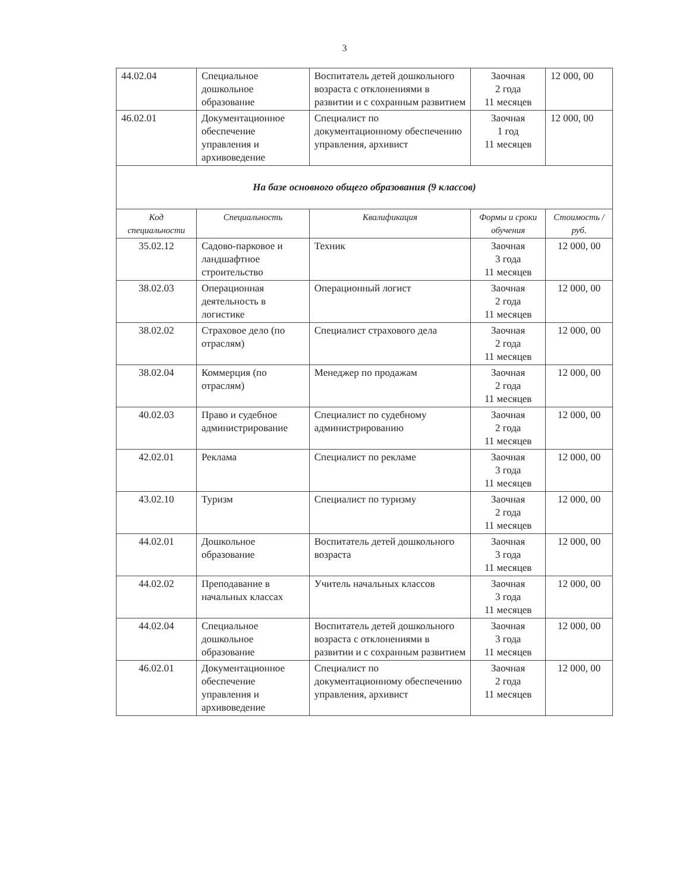3
| 44.02.04 | Специальное дошкольное образование | Воспитатель детей дошкольного возраста с отклонениями в развитии и с сохранным развитием | Заочная 2 года 11 месяцев | 12 000, 00 |
| 46.02.01 | Документационное обеспечение управления и архивоведение | Специалист по документационному обеспечению управления, архивист | Заочная 1 год 11 месяцев | 12 000, 00 |
| На базе основного общего образования (9 классов) | | | | |
| Код специальности | Специальность | Квалификация | Формы и сроки обучения | Стоимость /руб. |
| 35.02.12 | Садово-парковое и ландшафтное строительство | Техник | Заочная 3 года 11 месяцев | 12 000, 00 |
| 38.02.03 | Операционная деятельность в логистике | Операционный логист | Заочная 2 года 11 месяцев | 12 000, 00 |
| 38.02.02 | Страховое дело (по отраслям) | Специалист страхового дела | Заочная 2 года 11 месяцев | 12 000, 00 |
| 38.02.04 | Коммерция (по отраслям) | Менеджер по продажам | Заочная 2 года 11 месяцев | 12 000, 00 |
| 40.02.03 | Право и судебное администрирование | Специалист по судебному администрированию | Заочная 2 года 11 месяцев | 12 000, 00 |
| 42.02.01 | Реклама | Специалист по рекламе | Заочная 3 года 11 месяцев | 12 000, 00 |
| 43.02.10 | Туризм | Специалист по туризму | Заочная 2 года 11 месяцев | 12 000, 00 |
| 44.02.01 | Дошкольное образование | Воспитатель детей дошкольного возраста | Заочная 3 года 11 месяцев | 12 000, 00 |
| 44.02.02 | Преподавание в начальных классах | Учитель начальных классов | Заочная 3 года 11 месяцев | 12 000, 00 |
| 44.02.04 | Специальное дошкольное образование | Воспитатель детей дошкольного возраста с отклонениями в развитии и с сохранным развитием | Заочная 3 года 11 месяцев | 12 000, 00 |
| 46.02.01 | Документационное обеспечение управления и архивоведение | Специалист по документационному обеспечению управления, архивист | Заочная 2 года 11 месяцев | 12 000, 00 |